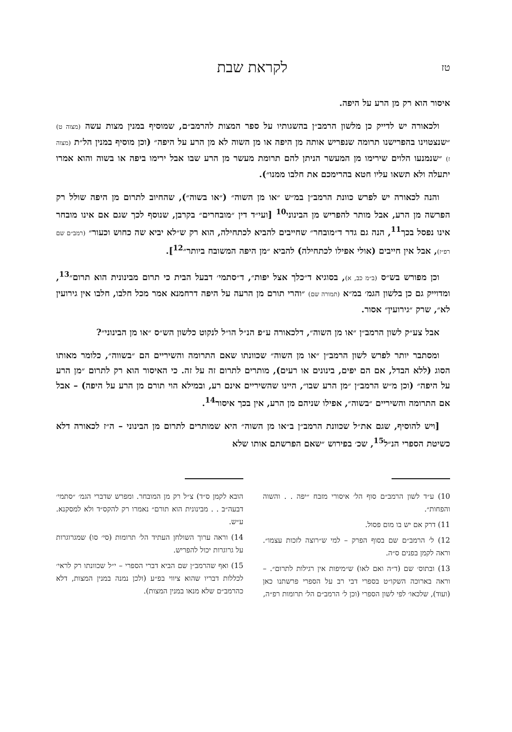טז לקראת שבת
איסור הוא רק מן הרע על היפה.
ולכאורה יש לדייק כן מלשון הרמב״ן בהשגותיו על ספר המצות להרמב״ם, שמוסיף במנין מצות עשה (מצוה ט) ״שנצטוינו בהפרישנו תרומה שנפריש אותה מן היפה או מן השוה לא מן הרע על היפה״ (וכן מוסיף במנין הל״ת (מצוה ז) ״שנמנעו הלוים שירימו מן המעשר הניתן להם תרומת מעשר מן הרע שבו אבל ירימו ביפה או בשוה והוא אמרו יתעלה ולא תשאו עליו חטא בהרימכם את חלבו ממנו״).
והנה לכאורה יש לפרש כוונת הרמב״ן במ״ש ״או מן השוה״ (״או בשוה״), שהחיוב לתרום מן היפה שולל רק הפרשה מן הרע, אבל מותר להפריש מן הבינוני<sup>10</sup> [ועי״ד דין ״מובחרים״ בקרבן, שנוסף לכך שגם אם אינו מובחר אינו נפסל בכך<sup>11</sup>, הנה גם גדר ד״מובחר״ שחייבים להביא לכתחילה, הוא רק ש״לא יביא שה כחוש וכעור״ (רמב״ם שם רפ״ז), אבל אין חייבים (אולי אפילו לכתחילה) להביא ״מן היפה המשובח ביותר״<sup>12</sup>].
וכן מפורש בש״ס (ב״מ כב, א), בסוגיא ד״כלך אצל יפות״, ד״סתמי׳ דבעל הבית כי תרום מבינונית הוא תרום״<sup>13</sup>, ומדוייק גם כן בלשון הגמ׳ במ״א (תמורה שם) ״והרי תורם מן הרעה על היפה דרחמנא אמר מכל חלבו, חלבו אין גירועין לא״, שרק ״גירועין״ אסור.
אבל צע״ק לשון הרמב״ן ״או מן השוה״, דלכאורה ע״פ הנ״ל הו״ל לנקוט כלשון הש״ס ״או מן הבינוני״?
ומסתבר יותר לפרש לשון הרמב״ן ״או מן השוה״ שכוונתו שאם התרומה והשיריים הם ״בשווה״, כלומר מאותו הסוג (ללא הבדל, אם הם יפים, בינונים או רעים), מותרים לתרום זה על זה. כי האיסור הוא רק לתרום ״מן הרע על היפה״ (וכן מ״ש הרמב״ן ״מן הרע שבו״, היינו שהשיריים אינם רע, ובמילא הוי תורם מן הרע על היפה) – אבל אם התרומה והשיריים ״בשוה״, אפילו שניהם מן הרע, אין בכך איסור<sup>14</sup>.
[ויש להוסיף, שגם את״ל שכוונת הרמב״ן ב״או מן השוה״ היא שמותרים לתרום מן הבינוני – ה״ז לכאורה דלא כשיטת הספרי הנ״ל<sup>15</sup>, שכ׳ בפירוש ״שאם הפרשתם אותו שלא
10) ע״ד לשון הרמב״ם סוף הל׳ איסורי מזבח ״יפה . . והשוה והפחות״.
11) דרק אם יש בו מום פסול.
12) ל׳ הרמב״ם שם בסוף הפרק – למי ש״רוצה לזכות עצמו״. וראה לקמן בפנים ס״ה.
13) ובתוס׳ שם (ד״ה ואם לאו) ש״מיפות אין רגילות לתרום״. – וראה בארוכה השקו״ט בספרי דבי רב על הספרי פרשתנו כאן (ועוד), שלכאו׳ לפי לשון הספרי (וכן ל׳ הרמב״ם הל׳ תרומות רפ״ה,
הובא לקמן ס״ד) צ״ל רק מן המובחר. ומפרש שדברי הגמ׳ ״סתמי׳ דבעה״ב . . מבינונית הוא תורם״ נאמרו רק להקס״ד ולא למסקנא. ע״ש.
14) וראה ערוך השולחן העתיד הל׳ תרומות (סי׳ סו) שמגרוגרות על גרוגרות יכול להפריש.
15) ואף שהרמב״ן שם הביא דברי הספרי – י״ל שכוונתו רק לראי׳ לכללות דבריו שהוא ציווי בפ״ע (ולכן נמנה במנין המצות, דלא כהרמב״ם שלא מנאו במנין המצות).